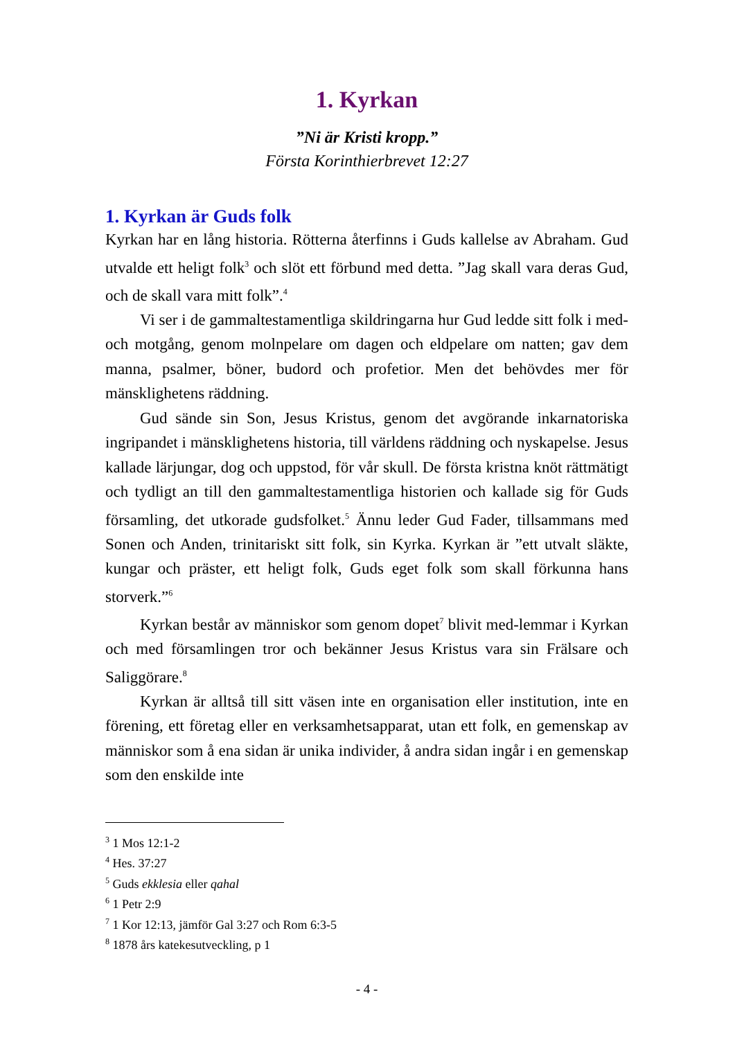1. Kyrkan
”Ni är Kristi kropp.”
Första Korinthierbrevet 12:27
1. Kyrkan är Guds folk
Kyrkan har en lång historia. Rötterna återfinns i Guds kallelse av Abraham. Gud utvalde ett heligt folk<sup>3</sup> och slöt ett förbund med detta. ”Jag skall vara deras Gud, och de skall vara mitt folk”.<sup>4</sup>
Vi ser i de gammaltestamentliga skildringarna hur Gud ledde sitt folk i med- och motgång, genom molnpelare om dagen och eldpelare om natten; gav dem manna, psalmer, böner, budord och profetior. Men det behövdes mer för mänsklighetens räddning.
Gud sände sin Son, Jesus Kristus, genom det avgörande inkarnatoriska ingripandet i mänsklighetens historia, till världens räddning och nyskapelse. Jesus kallade lärjungar, dog och uppstod, för vår skull. De första kristna knöt rättmätigt och tydligt an till den gammaltestamentliga historien och kallade sig för Guds församling, det utkorade gudsfolket.<sup>5</sup> Ännu leder Gud Fader, tillsammans med Sonen och Anden, trinitariskt sitt folk, sin Kyrka. Kyrkan är ”ett utvalt släkte, kungar och präster, ett heligt folk, Guds eget folk som skall förkunna hans storverk.”<sup>6</sup>
Kyrkan består av människor som genom dopet<sup>7</sup> blivit med-lemmar i Kyrkan och med församlingen tror och bekänner Jesus Kristus vara sin Frälsare och Saliggörare.<sup>8</sup>
Kyrkan är alltså till sitt väsen inte en organisation eller institution, inte en förening, ett företag eller en verksamhetsapparat, utan ett folk, en gemenskap av människor som å ena sidan är unika individer, å andra sidan ingår i en gemenskap som den enskilde inte
<sup>3</sup> 1 Mos 12:1-2
<sup>4</sup> Hes. 37:27
<sup>5</sup> Guds ekklesia eller qahal
<sup>6</sup> 1 Petr 2:9
<sup>7</sup> 1 Kor 12:13, jämför Gal 3:27 och Rom 6:3-5
<sup>8</sup> 1878 års katekesutveckling, p 1
- 4 -